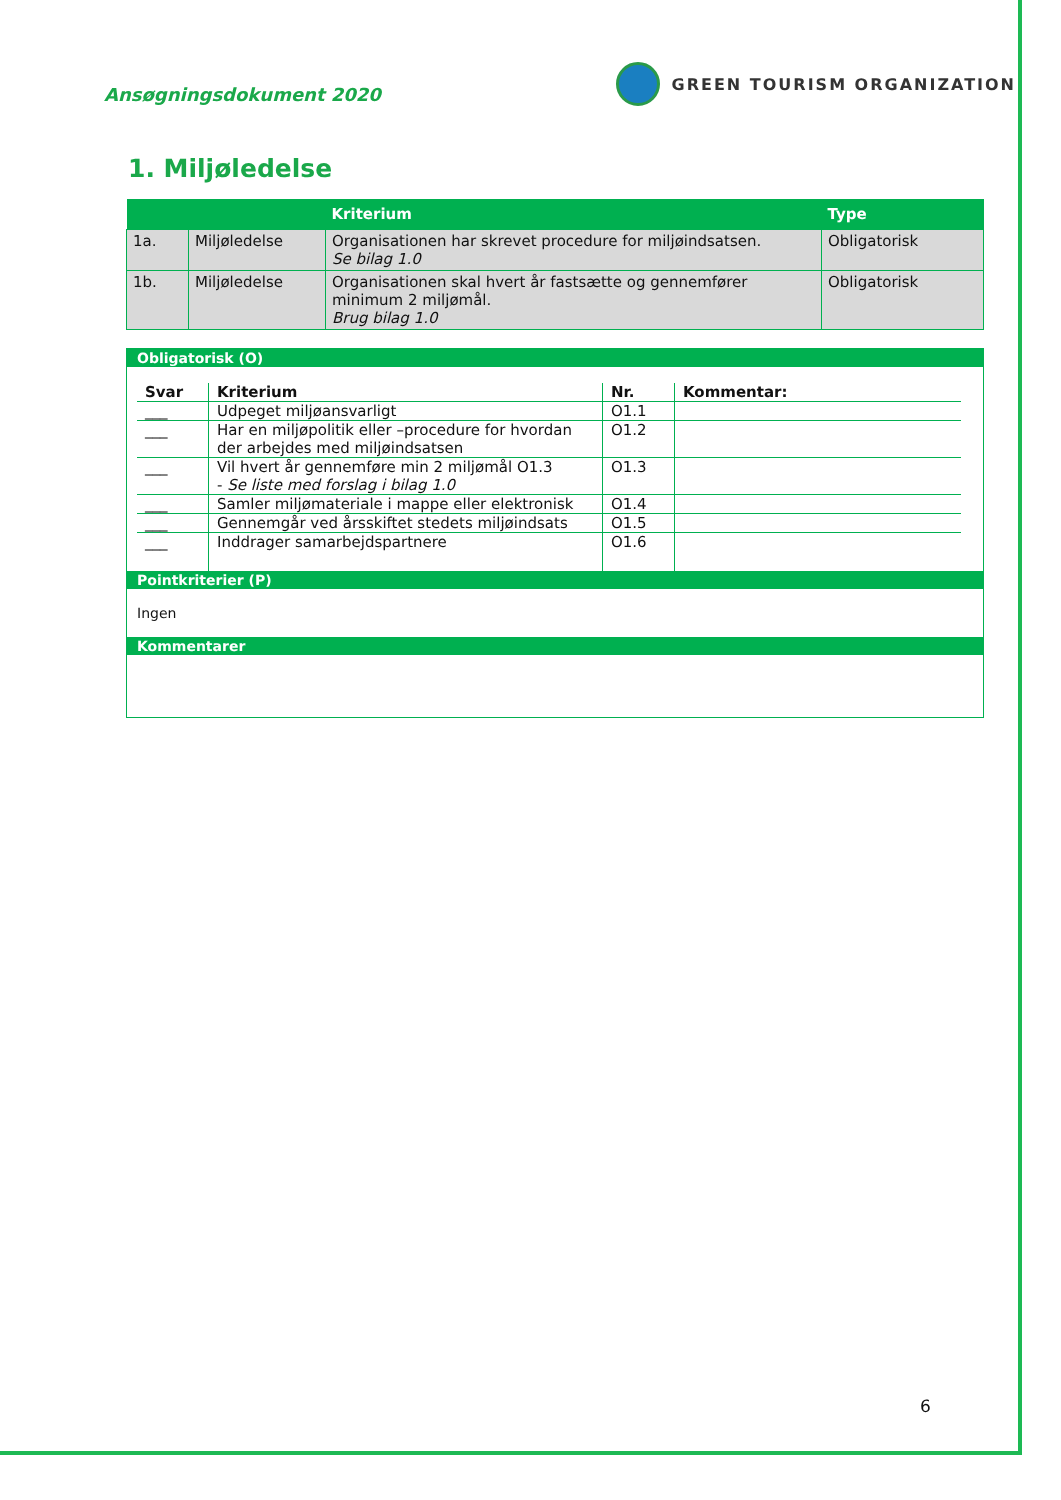Ansøgningsdokument 2020
GREEN TOURISM ORGANIZATION
1. Miljøledelse
| | | Kriterium | Type |
| --- | --- | --- | --- |
| 1a. | Miljøledelse | Organisationen har skrevet procedure for miljøindsatsen. Se bilag 1.0 | Obligatorisk |
| 1b. | Miljøledelse | Organisationen skal hvert år fastsætte og gennemfører minimum 2 miljømål. Brug bilag 1.0 | Obligatorisk |
Obligatorisk (O)
| Svar | Kriterium | Nr. | Kommentar: |
| --- | --- | --- | --- |
| ___ | Udpeget miljøansvarligt | O1.1 | |
| ___ | Har en miljøpolitik eller –procedure for hvordan der arbejdes med miljøindsatsen | O1.2 | |
| ___ | Vil hvert år gennemføre min 2 miljømål O1.3 - Se liste med forslag i bilag 1.0 | O1.3 | |
| ___ | Samler miljømateriale i mappe eller elektronisk | O1.4 | |
| ___ | Gennemgår ved årsskiftet stedets miljøindsats | O1.5 | |
| ___ | Inddrager samarbejdspartnere | O1.6 | |
Pointkriterier (P)
Ingen
Kommentarer
6